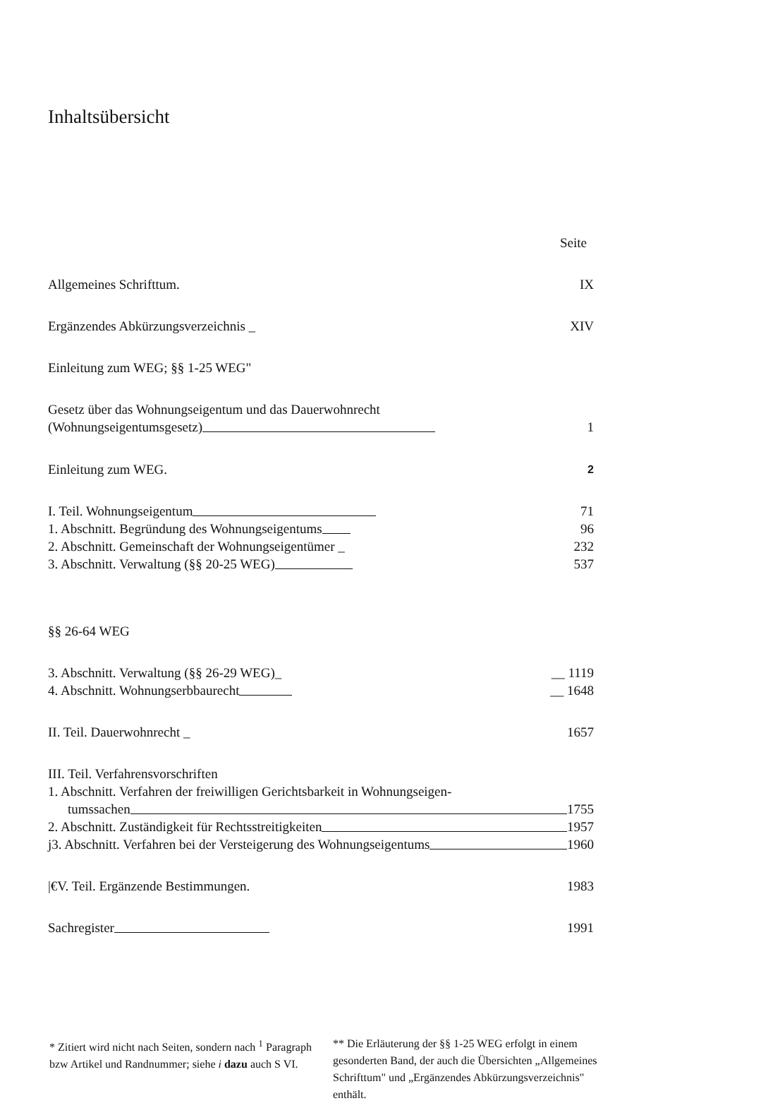Inhaltsübersicht
Seite
Allgemeines Schrifttum. IX
Ergänzendes Abkürzungsverzeichnis _ XIV
Einleitung zum WEG; §§ 1-25 WEG"
Gesetz über das Wohnungseigentum und das Dauerwohnrecht
(Wohnungseigentumsgesetz) 1
Einleitung zum WEG. 2
I. Teil. Wohnungseigentum 71
1. Abschnitt. Begründung des Wohnungseigentums 96
2. Abschnitt. Gemeinschaft der Wohnungseigentümer _ 232
3. Abschnitt. Verwaltung (§§ 20-25 WEG) 537
§§ 26-64 WEG
3. Abschnitt. Verwaltung (§§ 26-29 WEG)_ __ 1119
4. Abschnitt. Wohnungserbbaurecht __ 1648
II. Teil. Dauerwohnrecht _ 1657
III. Teil. Verfahrensvorschriften
1. Abschnitt. Verfahren der freiwilligen Gerichtsbarkeit in Wohnungseigen-
tumssachen 1755
2. Abschnitt. Zuständigkeit für Rechtsstreitigkeiten 1957
j3. Abschnitt. Verfahren bei der Versteigerung des Wohnungseigentums 1960
|€V. Teil. Ergänzende Bestimmungen. 1983
Sachregister 1991
* Zitiert wird nicht nach Seiten, sondern nach <sup>1</sup> Paragraph bzw Artikel und Randnummer; siehe i dazu auch S VI.
** Die Erläuterung der §§ 1-25 WEG erfolgt in einem gesonderten Band, der auch die Übersichten „Allgemeines Schrifttum" und „Ergänzendes Abkürzungsverzeichnis" enthält.